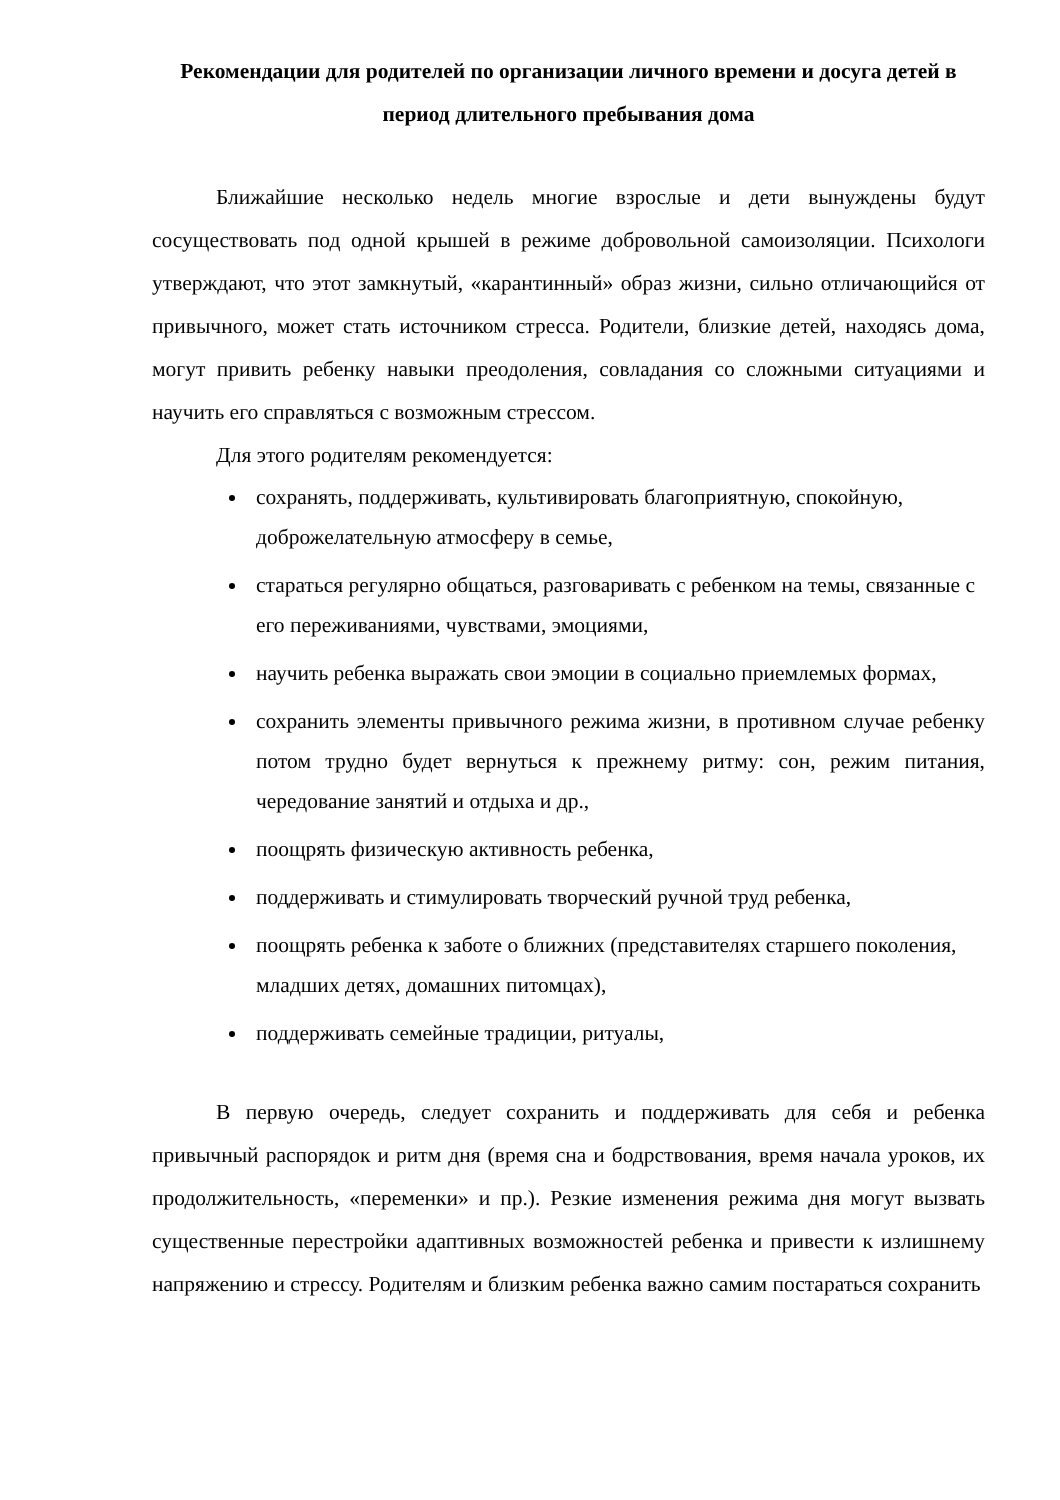Рекомендации для родителей по организации личного времени и досуга детей в период длительного пребывания дома
Ближайшие несколько недель многие взрослые и дети вынуждены будут сосуществовать под одной крышей в режиме добровольной самоизоляции. Психологи утверждают, что этот замкнутый, «карантинный» образ жизни, сильно отличающийся от привычного, может стать источником стресса. Родители, близкие детей, находясь дома, могут привить ребенку навыки преодоления, совладания со сложными ситуациями и научить его справляться с возможным стрессом.
Для этого родителям рекомендуется:
сохранять, поддерживать, культивировать благоприятную, спокойную, доброжелательную атмосферу в семье,
стараться регулярно общаться, разговаривать с ребенком на темы, связанные с его переживаниями, чувствами, эмоциями,
научить ребенка выражать свои эмоции в социально приемлемых формах,
сохранить элементы привычного режима жизни, в противном случае ребенку потом трудно будет вернуться к прежнему ритму: сон, режим питания, чередование занятий и отдыха и др.,
поощрять физическую активность ребенка,
поддерживать и стимулировать творческий ручной труд ребенка,
поощрять ребенка к заботе о ближних (представителях старшего поколения, младших детях, домашних питомцах),
поддерживать семейные традиции, ритуалы,
В первую очередь, следует сохранить и поддерживать для себя и ребенка привычный распорядок и ритм дня (время сна и бодрствования, время начала уроков, их продолжительность, «переменки» и пр.). Резкие изменения режима дня могут вызвать существенные перестройки адаптивных возможностей ребенка и привести к излишнему напряжению и стрессу. Родителям и близким ребенка важно самим постараться сохранить